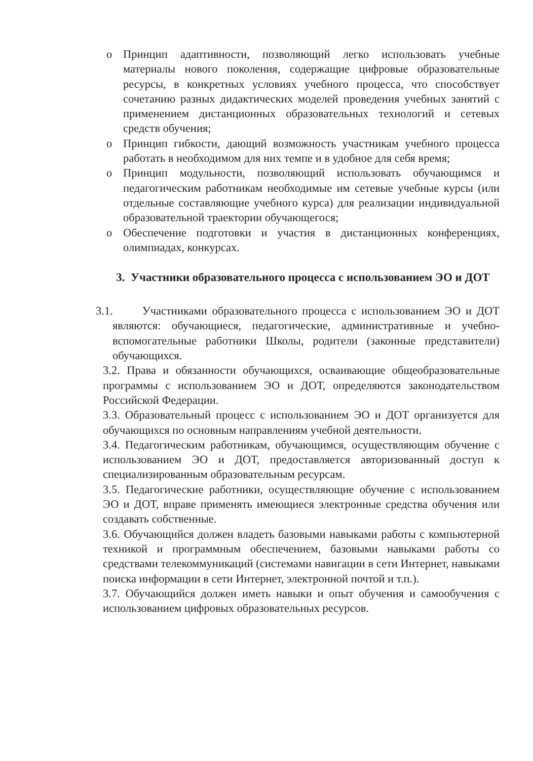o Принцип адаптивности, позволяющий легко использовать учебные материалы нового поколения, содержащие цифровые образовательные ресурсы, в конкретных условиях учебного процесса, что способствует сочетанию разных дидактических моделей проведения учебных занятий с применением дистанционных образовательных технологий и сетевых средств обучения;
o Принцип гибкости, дающий возможность участникам учебного процесса работать в необходимом для них темпе и в удобное для себя время;
o Принцип модульности, позволяющий использовать обучающимся и педагогическим работникам необходимые им сетевые учебные курсы (или отдельные составляющие учебного курса) для реализации индивидуальной образовательной траектории обучающегося;
o Обеспечение подготовки и участия в дистанционных конференциях, олимпиадах, конкурсах.
3. Участники образовательного процесса с использованием ЭО и ДОТ
3.1. Участниками образовательного процесса с использованием ЭО и ДОТ являются: обучающиеся, педагогические, административные и учебно-вспомогательные работники Школы, родители (законные представители) обучающихся.
3.2. Права и обязанности обучающихся, осваивающие общеобразовательные программы с использованием ЭО и ДОТ, определяются законодательством Российской Федерации.
3.3. Образовательный процесс с использованием ЭО и ДОТ организуется для обучающихся по основным направлениям учебной деятельности.
3.4. Педагогическим работникам, обучающимся, осуществляющим обучение с использованием ЭО и ДОТ, предоставляется авторизованный доступ к специализированным образовательным ресурсам.
3.5. Педагогические работники, осуществляющие обучение с использованием ЭО и ДОТ, вправе применять имеющиеся электронные средства обучения или создавать собственные.
3.6. Обучающийся должен владеть базовыми навыками работы с компьютерной техникой и программным обеспечением, базовыми навыками работы со средствами телекоммуникаций (системами навигации в сети Интернет, навыками поиска информации в сети Интернет, электронной почтой и т.п.).
3.7. Обучающийся должен иметь навыки и опыт обучения и самообучения с использованием цифровых образовательных ресурсов.